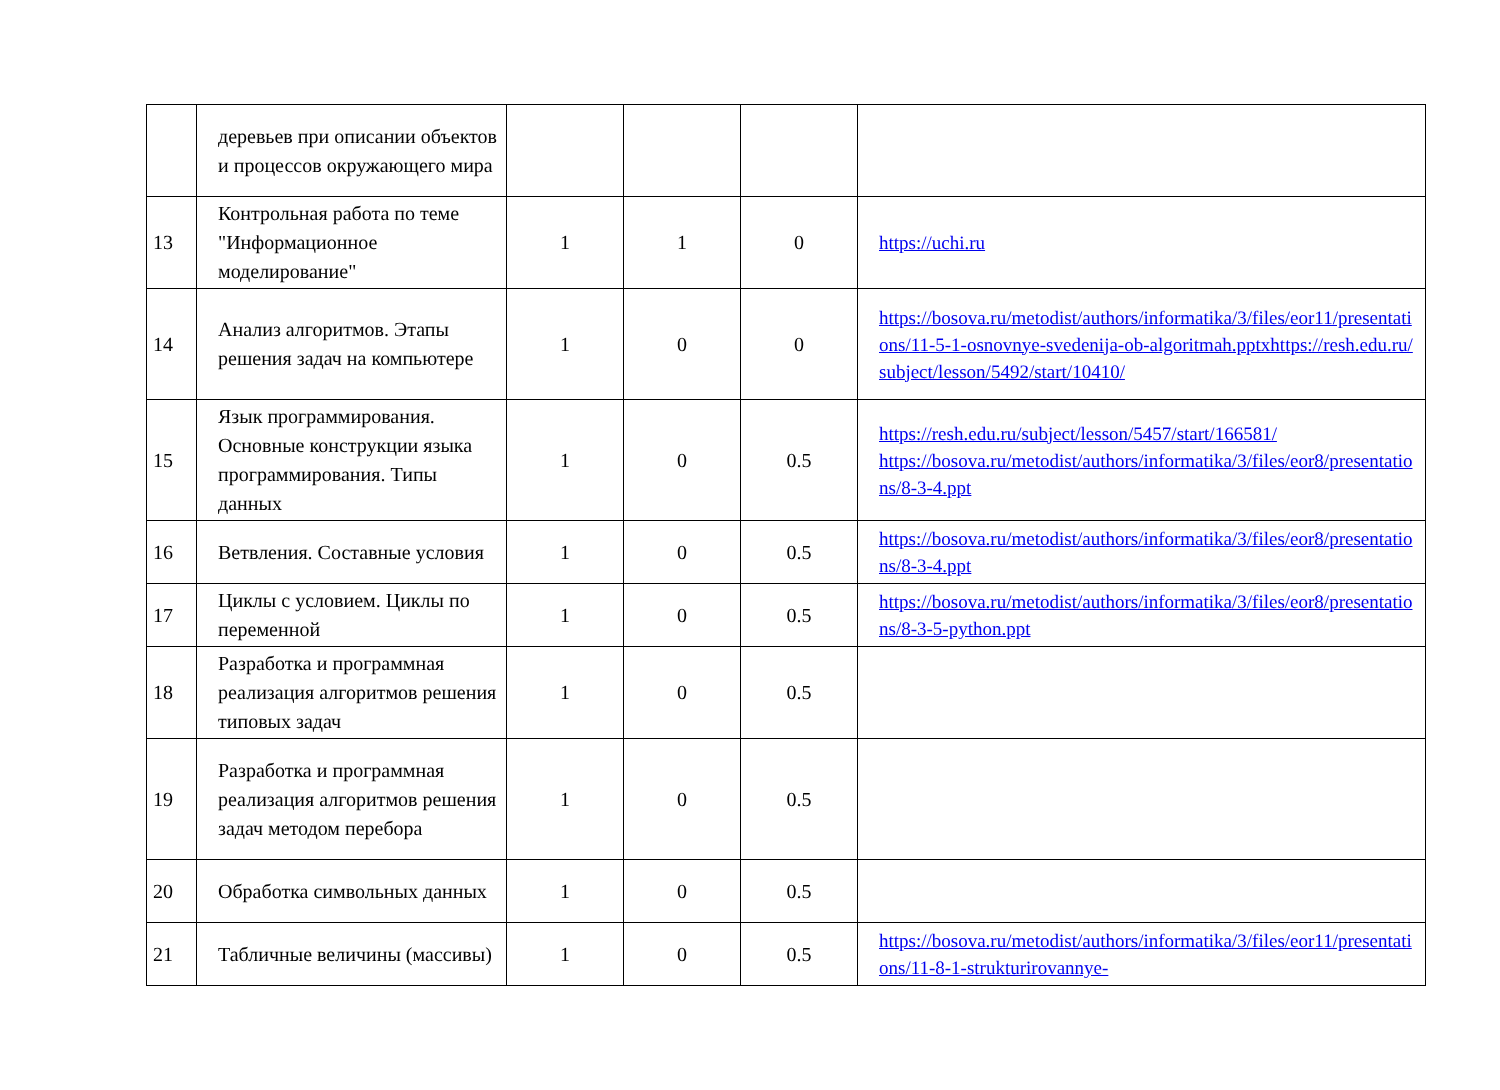| | деревьев при описании объектов и процессов окружающего мира | | | | |
| 13 | Контрольная работа по теме "Информационное моделирование" | 1 | 1 | 0 | https://uchi.ru |
| 14 | Анализ алгоритмов. Этапы решения задач на компьютере | 1 | 0 | 0 | https://bosova.ru/metodist/authors/informatika/3/files/eor11/presentations/11-5-1-osnovnye-svedenija-ob-algoritmah.pptxhttps://resh.edu.ru/subject/lesson/5492/start/10410/ |
| 15 | Язык программирования. Основные конструкции языка программирования. Типы данных | 1 | 0 | 0.5 | https://resh.edu.ru/subject/lesson/5457/start/166581/ https://bosova.ru/metodist/authors/informatika/3/files/eor8/presentations/8-3-4.ppt |
| 16 | Ветвления. Составные условия | 1 | 0 | 0.5 | https://bosova.ru/metodist/authors/informatika/3/files/eor8/presentations/8-3-4.ppt |
| 17 | Циклы с условием. Циклы по переменной | 1 | 0 | 0.5 | https://bosova.ru/metodist/authors/informatika/3/files/eor8/presentations/8-3-5-python.ppt |
| 18 | Разработка и программная реализация алгоритмов решения типовых задач | 1 | 0 | 0.5 | |
| 19 | Разработка и программная реализация алгоритмов решения задач методом перебора | 1 | 0 | 0.5 | |
| 20 | Обработка символьных данных | 1 | 0 | 0.5 | |
| 21 | Табличные величины (массивы) | 1 | 0 | 0.5 | https://bosova.ru/metodist/authors/informatika/3/files/eor11/presentations/11-8-1-strukturirovannye- |